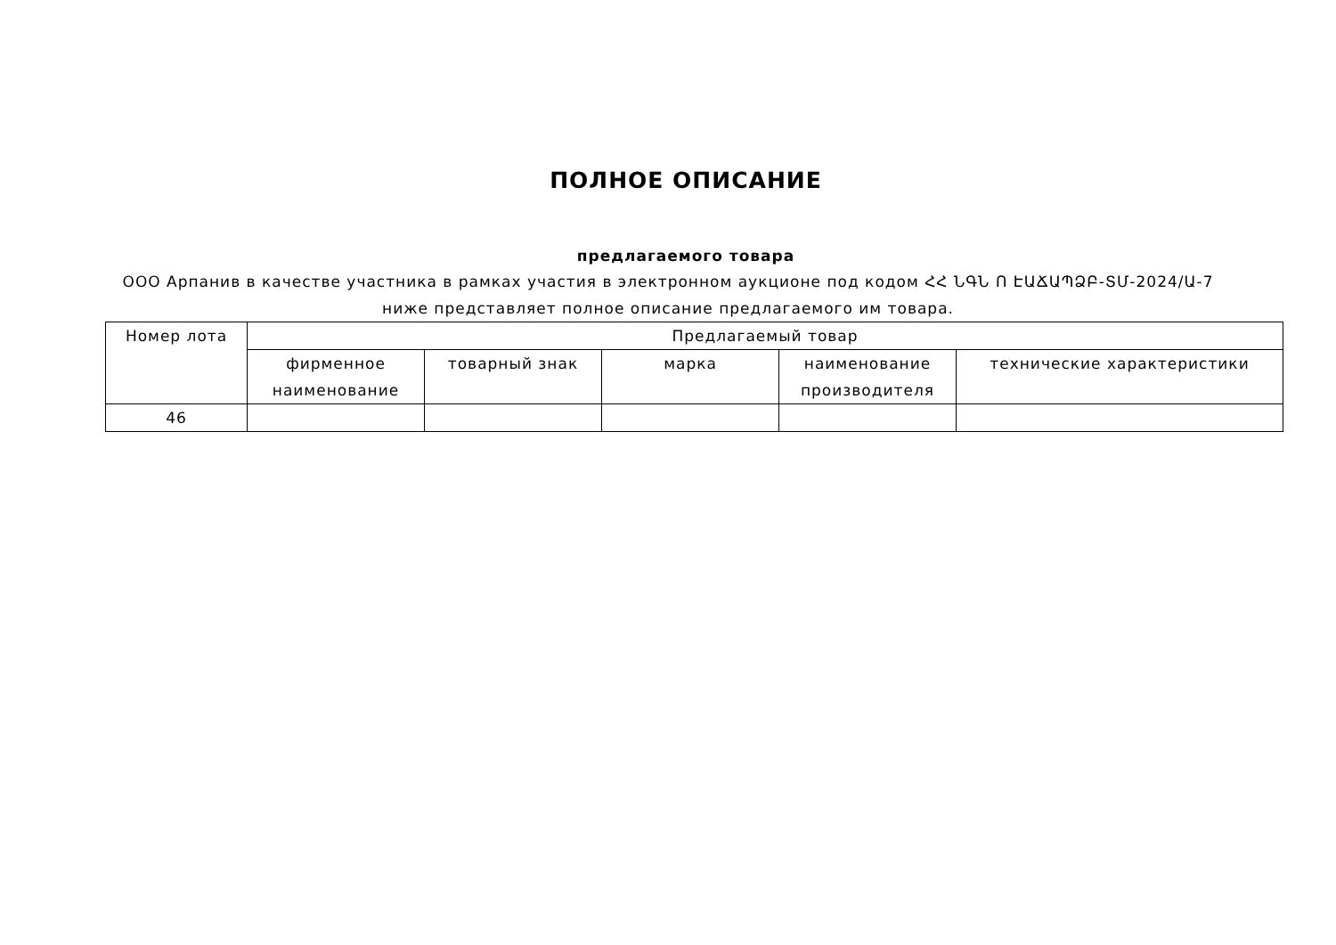ПОЛНОЕ ОПИСАНИЕ
предлагаемого товара
ООО Арпанив в качестве участника в рамках участия в электронном аукционе под кодом ՀՀ ՆԳՆ Ո ԷԱՃԱՊՁԲ-ՏՄ-2024/Ա-7 ниже представляет полное описание предлагаемого им товара.
| Номер лота | Предлагаемый товар | | | | |
| --- | --- | --- | --- | --- | --- |
| | фирменное наименование | товарный знак | марка | наименование производителя | технические характеристики |
| 46 | | | | | |